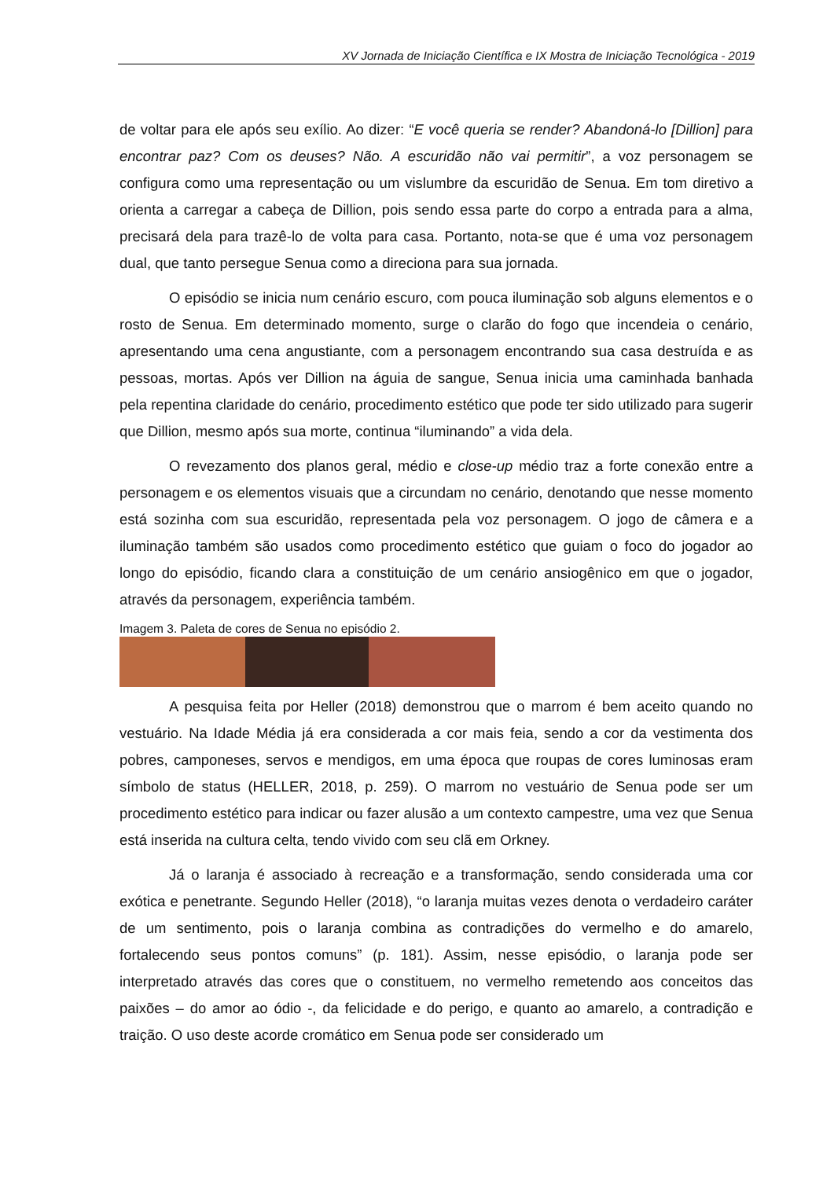XV Jornada de Iniciação Científica e IX Mostra de Iniciação Tecnológica - 2019
de voltar para ele após seu exílio. Ao dizer: “E você queria se render? Abandoná-lo [Dillion] para encontrar paz? Com os deuses? Não. A escuridão não vai permitir”, a voz personagem se configura como uma representação ou um vislumbre da escuridão de Senua. Em tom diretivo a orienta a carregar a cabeça de Dillion, pois sendo essa parte do corpo a entrada para a alma, precisará dela para trazê-lo de volta para casa. Portanto, nota-se que é uma voz personagem dual, que tanto persegue Senua como a direciona para sua jornada.
O episódio se inicia num cenário escuro, com pouca iluminação sob alguns elementos e o rosto de Senua. Em determinado momento, surge o clarão do fogo que incendeia o cenário, apresentando uma cena angustiante, com a personagem encontrando sua casa destruída e as pessoas, mortas. Após ver Dillion na águia de sangue, Senua inicia uma caminhada banhada pela repentina claridade do cenário, procedimento estético que pode ter sido utilizado para sugerir que Dillion, mesmo após sua morte, continua “iluminando” a vida dela.
O revezamento dos planos geral, médio e close-up médio traz a forte conexão entre a personagem e os elementos visuais que a circundam no cenário, denotando que nesse momento está sozinha com sua escuridão, representada pela voz personagem. O jogo de câmera e a iluminação também são usados como procedimento estético que guiam o foco do jogador ao longo do episódio, ficando clara a constituição de um cenário ansiogênico em que o jogador, através da personagem, experiência também.
Imagem 3. Paleta de cores de Senua no episódio 2.
A pesquisa feita por Heller (2018) demonstrou que o marrom é bem aceito quando no vestuário. Na Idade Média já era considerada a cor mais feia, sendo a cor da vestimenta dos pobres, camponeses, servos e mendigos, em uma época que roupas de cores luminosas eram símbolo de status (HELLER, 2018, p. 259). O marrom no vestuário de Senua pode ser um procedimento estético para indicar ou fazer alusão a um contexto campestre, uma vez que Senua está inserida na cultura celta, tendo vivido com seu clã em Orkney.
Já o laranja é associado à recreação e a transformação, sendo considerada uma cor exótica e penetrante. Segundo Heller (2018), “o laranja muitas vezes denota o verdadeiro caráter de um sentimento, pois o laranja combina as contradições do vermelho e do amarelo, fortalecendo seus pontos comuns” (p. 181). Assim, nesse episódio, o laranja pode ser interpretado através das cores que o constituem, no vermelho remetendo aos conceitos das paixões – do amor ao ódio -, da felicidade e do perigo, e quanto ao amarelo, a contradição e traição. O uso deste acorde cromático em Senua pode ser considerado um